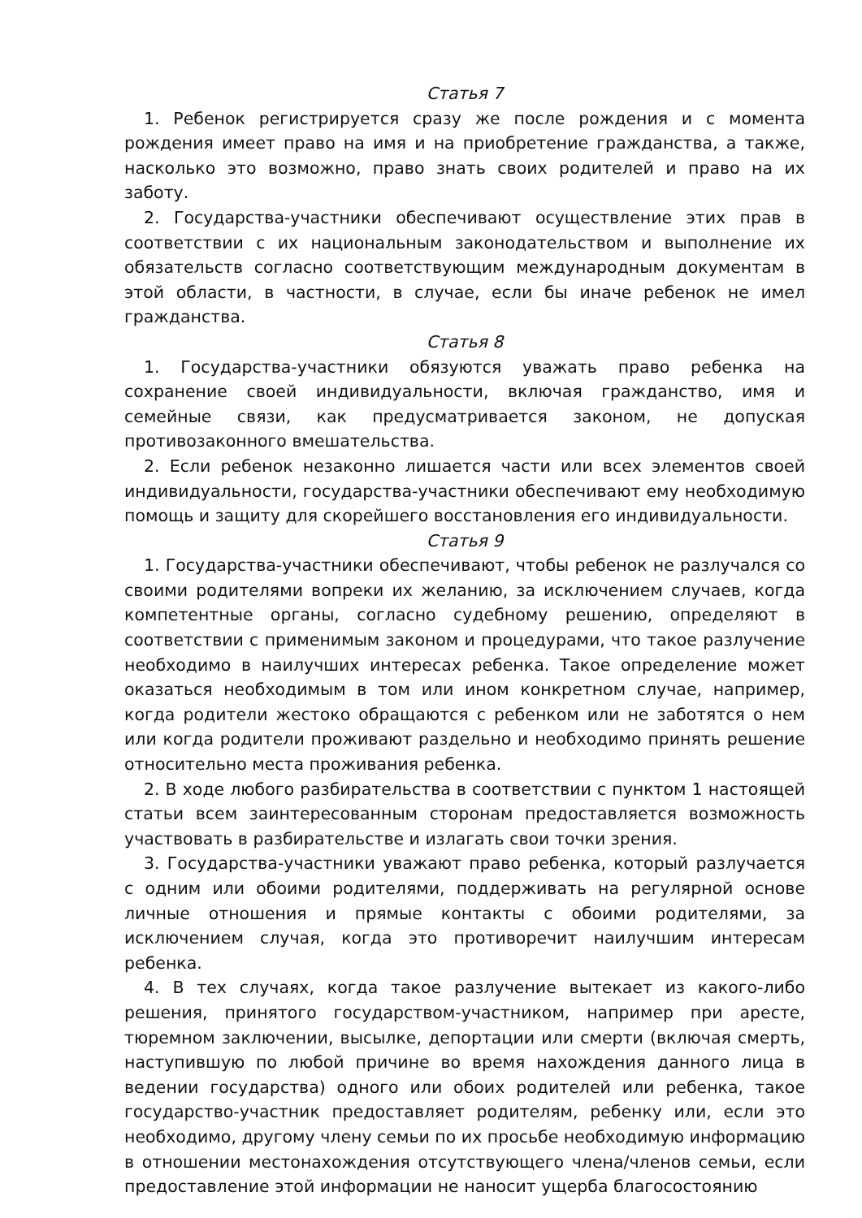Статья 7
1. Ребенок регистрируется сразу же после рождения и с момента рождения имеет право на имя и на приобретение гражданства, а также, насколько это возможно, право знать своих родителей и право на их заботу.
2. Государства-участники обеспечивают осуществление этих прав в соответствии с их национальным законодательством и выполнение их обязательств согласно соответствующим международным документам в этой области, в частности, в случае, если бы иначе ребенок не имел гражданства.
Статья 8
1. Государства-участники обязуются уважать право ребенка на сохранение своей индивидуальности, включая гражданство, имя и семейные связи, как предусматривается законом, не допуская противозаконного вмешательства.
2. Если ребенок незаконно лишается части или всех элементов своей индивидуальности, государства-участники обеспечивают ему необходимую помощь и защиту для скорейшего восстановления его индивидуальности.
Статья 9
1. Государства-участники обеспечивают, чтобы ребенок не разлучался со своими родителями вопреки их желанию, за исключением случаев, когда компетентные органы, согласно судебному решению, определяют в соответствии с применимым законом и процедурами, что такое разлучение необходимо в наилучших интересах ребенка. Такое определение может оказаться необходимым в том или ином конкретном случае, например, когда родители жестоко обращаются с ребенком или не заботятся о нем или когда родители проживают раздельно и необходимо принять решение относительно места проживания ребенка.
2. В ходе любого разбирательства в соответствии с пунктом 1 настоящей статьи всем заинтересованным сторонам предоставляется возможность участвовать в разбирательстве и излагать свои точки зрения.
3. Государства-участники уважают право ребенка, который разлучается с одним или обоими родителями, поддерживать на регулярной основе личные отношения и прямые контакты с обоими родителями, за исключением случая, когда это противоречит наилучшим интересам ребенка.
4. В тех случаях, когда такое разлучение вытекает из какого-либо решения, принятого государством-участником, например при аресте, тюремном заключении, высылке, депортации или смерти (включая смерть, наступившую по любой причине во время нахождения данного лица в ведении государства) одного или обоих родителей или ребенка, такое государство-участник предоставляет родителям, ребенку или, если это необходимо, другому члену семьи по их просьбе необходимую информацию в отношении местонахождения отсутствующего члена/членов семьи, если предоставление этой информации не наносит ущерба благосостоянию